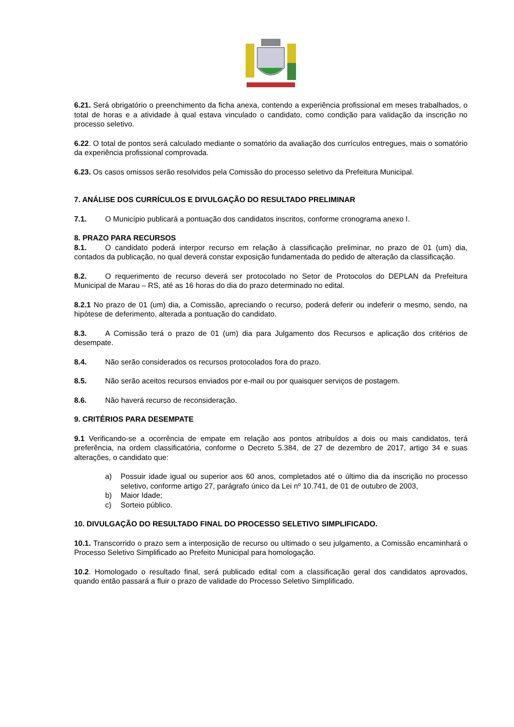6.21. Será obrigatório o preenchimento da ficha anexa, contendo a experiência profissional em meses trabalhados, o total de horas e a atividade à qual estava vinculado o candidato, como condição para validação da inscrição no processo seletivo.
6.22. O total de pontos será calculado mediante o somatório da avaliação dos currículos entregues, mais o somatório da experiência profissional comprovada.
6.23. Os casos omissos serão resolvidos pela Comissão do processo seletivo da Prefeitura Municipal.
7. ANÁLISE DOS CURRÍCULOS E DIVULGAÇÃO DO RESULTADO PRELIMINAR
7.1. O Município publicará a pontuação dos candidatos inscritos, conforme cronograma anexo I.
8. PRAZO PARA RECURSOS
8.1. O candidato poderá interpor recurso em relação à classificação preliminar, no prazo de 01 (um) dia, contados da publicação, no qual deverá constar exposição fundamentada do pedido de alteração da classificação.
8.2. O requerimento de recurso deverá ser protocolado no Setor de Protocolos do DEPLAN da Prefeitura Municipal de Marau – RS, até as 16 horas do dia do prazo determinado no edital.
8.2.1 No prazo de 01 (um) dia, a Comissão, apreciando o recurso, poderá deferir ou indeferir o mesmo, sendo, na hipótese de deferimento, alterada a pontuação do candidato.
8.3. A Comissão terá o prazo de 01 (um) dia para Julgamento dos Recursos e aplicação dos critérios de desempate.
8.4. Não serão considerados os recursos protocolados fora do prazo.
8.5. Não serão aceitos recursos enviados por e-mail ou por quaisquer serviços de postagem.
8.6. Não haverá recurso de reconsideração.
9. CRITÉRIOS PARA DESEMPATE
9.1 Verificando-se a ocorrência de empate em relação aos pontos atribuídos a dois ou mais candidatos, terá preferência, na ordem classificatória, conforme o Decreto 5.384, de 27 de dezembro de 2017, artigo 34 e suas alterações, o candidato que:
a) Possuir idade igual ou superior aos 60 anos, completados até o último dia da inscrição no processo seletivo, conforme artigo 27, parágrafo único da Lei nº 10.741, de 01 de outubro de 2003,
b) Maior Idade;
c) Sorteio público.
10. DIVULGAÇÃO DO RESULTADO FINAL DO PROCESSO SELETIVO SIMPLIFICADO.
10.1. Transcorrido o prazo sem a interposição de recurso ou ultimado o seu julgamento, a Comissão encaminhará o Processo Seletivo Simplificado ao Prefeito Municipal para homologação.
10.2. Homologado o resultado final, será publicado edital com a classificação geral dos candidatos aprovados, quando então passará a fluir o prazo de validade do Processo Seletivo Simplificado.